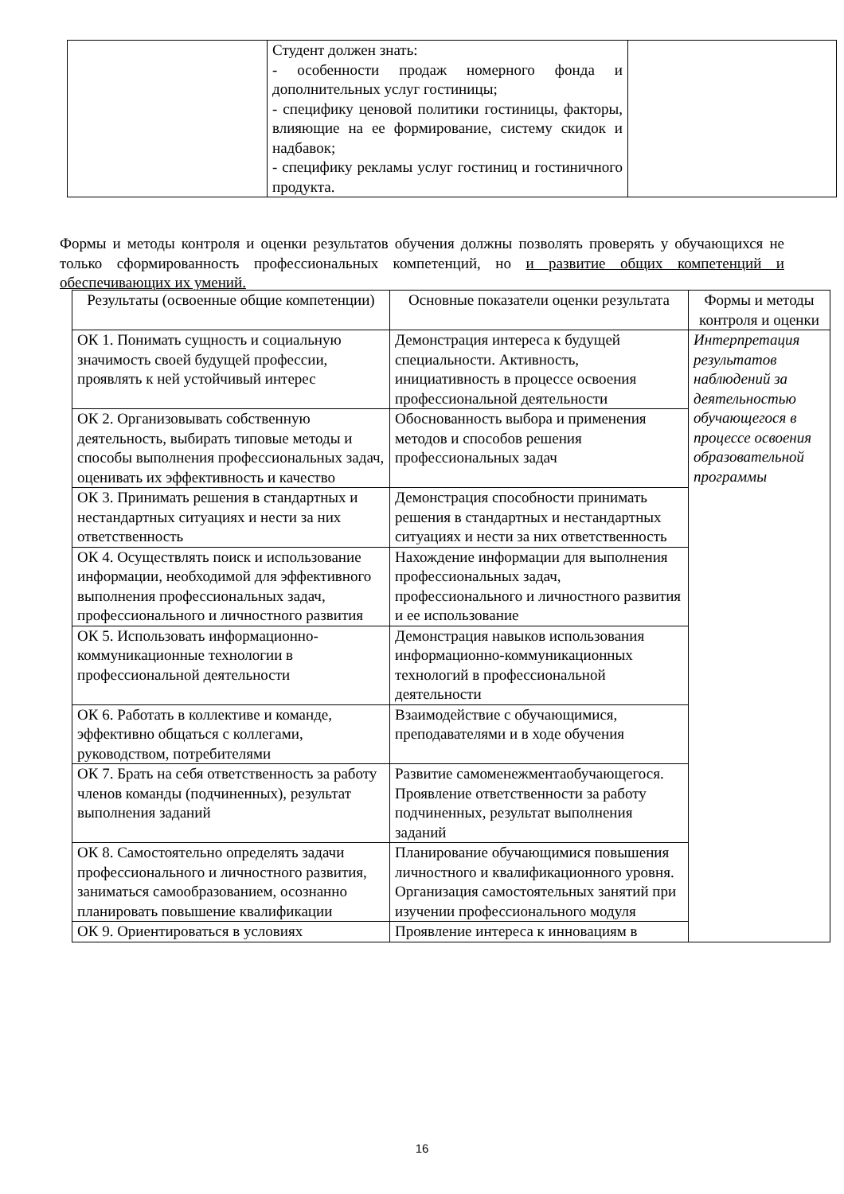| | Студент должен знать: - особенности продаж номерного фонда и дополнительных услуг гостиницы; - специфику ценовой политики гостиницы, факторы, влияющие на ее формирование, систему скидок и надбавок; - специфику рекламы услуг гостиниц и гостиничного продукта. | |
Формы и методы контроля и оценки результатов обучения должны позволять проверять у обучающихся не только сформированность профессиональных компетенций, но и развитие общих компетенций и обеспечивающих их умений.
| Результаты (освоенные общие компетенции) | Основные показатели оценки результата | Формы и методы контроля и оценки |
| --- | --- | --- |
| ОК 1. Понимать сущность и социальную значимость своей будущей профессии, проявлять к ней устойчивый интерес | Демонстрация интереса к будущей специальности. Активность, инициативность в процессе освоения профессиональной деятельности | Интерпретация результатов наблюдений за деятельностью обучающегося в процессе освоения образовательной программы |
| ОК 2. Организовывать собственную деятельность, выбирать типовые методы и способы выполнения профессиональных задач, оценивать их эффективность и качество | Обоснованность выбора и применения методов и способов решения профессиональных задач | |
| ОК 3. Принимать решения в стандартных и нестандартных ситуациях и нести за них ответственность | Демонстрация способности принимать решения в стандартных и нестандартных ситуациях и нести за них ответственность | |
| ОК 4. Осуществлять поиск и использование информации, необходимой для эффективного выполнения профессиональных задач, профессионального и личностного развития | Нахождение информации для выполнения профессиональных задач, профессионального и личностного развития и ее использование | |
| ОК 5. Использовать информационно-коммуникационные технологии в профессиональной деятельности | Демонстрация навыков использования информационно-коммуникационных технологий в профессиональной деятельности | |
| ОК 6. Работать в коллективе и команде, эффективно общаться с коллегами, руководством, потребителями | Взаимодействие с обучающимися, преподавателями и в ходе обучения | |
| ОК 7. Брать на себя ответственность за работу членов команды (подчиненных), результат выполнения заданий | Развитие самоменежментаобучающегося. Проявление ответственности за работу подчиненных, результат выполнения заданий | |
| ОК 8. Самостоятельно определять задачи профессионального и личностного развития, заниматься самообразованием, осознанно планировать повышение квалификации | Планирование обучающимися повышения личностного и квалификационного уровня. Организация самостоятельных занятий при изучении профессионального модуля | |
| ОК 9. Ориентироваться в условиях | Проявление интереса к инновациям в | |
16